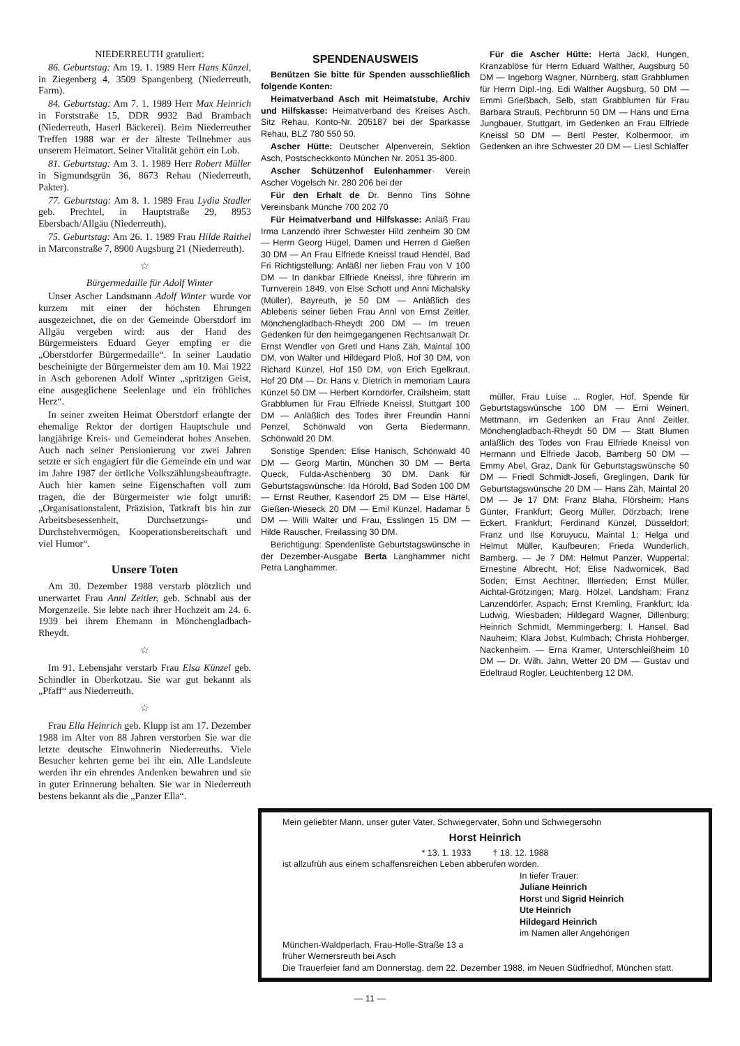NIEDERREUTH gratuliert:
86. Geburtstag: Am 19. 1. 1989 Herr Hans Künzel, in Ziegenberg 4, 3509 Spangenberg (Niederreuth, Farm).
84. Geburtstag: Am 7. 1. 1989 Herr Max Heinrich in Forststraße 15, DDR 9932 Bad Brambach (Niederreuth, Haserl Bäckerei). Beim Niederreuther Treffen 1988 war er der älteste Teilnehmer aus unserem Heimatort. Seiner Vitalität gehört ein Lob.
81. Geburtstag: Am 3. 1. 1989 Herr Robert Müller in Sigmundsgrün 36, 8673 Rehau (Niederreuth, Pakter).
77. Geburtstag: Am 8. 1. 1989 Frau Lydia Stadler geb. Prechtel, in Hauptstraße 29, 8953 Ebersbach/Allgäu (Niederreuth).
75. Geburtstag: Am 26. 1. 1989 Frau Hilde Raithel in Marconstraße 7, 8900 Augsburg 21 (Niederreuth).
☆
Bürgermedaille für Adolf Winter
Unser Ascher Landsmann Adolf Winter wurde vor kurzem mit einer der höchsten Ehrungen ausgezeichnet, die on der Gemeinde Oberstdorf im Allgäu vergeben wird: aus der Hand des Bürgermeisters Eduard Geyer empfing er die „Oberstdorfer Bürgermedaille“. In seiner Laudatio bescheinigte der Bürgermeister dem am 10. Mai 1922 in Asch geborenen Adolf Winter „spritzigen Geist, eine ausgeglichene Seelenlage und ein fröhliches Herz“.
In seiner zweiten Heimat Oberstdorf erlangte der ehemalige Rektor der dortigen Hauptschule und langjährige Kreis- und Gemeinderat hohes Ansehen. Auch nach seiner Pensionierung vor zwei Jahren setzte er sich engagiert für die Gemeinde ein und war im Jahre 1987 der örtliche Volkszählungsbeauftragte. Auch hier kamen seine Eigenschaften voll zum tragen, die der Bürgermeister wie folgt umriß: „Organisationstalent, Präzision, Tatkraft bis hin zur Arbeitsbesessenheit, Durchsetzungs- und Durchstehvermögen, Kooperationsbereitschaft und viel Humor“.
Unsere Toten
Am 30. Dezember 1988 verstarb plötzlich und unerwartet Frau Annl Zeitler, geb. Schnabl aus der Morgenzeile. Sie lebte nach ihrer Hochzeit am 24. 6. 1939 bei ihrem Ehemann in Mönchengladbach-Rheydt.
☆
Im 91. Lebensjahr verstarb Frau Elsa Künzel geb. Schindler in Oberkotzau. Sie war gut bekannt als „Pfaff“ aus Niederreuth.
☆
Frau Ella Heinrich geb. Klupp ist am 17. Dezember 1988 im Alter von 88 Jahren verstorben Sie war die letzte deutsche Einwohnerin Niederreuths. Viele Besucher kehrten gerne bei ihr ein. Alle Landsleute werden ihr ein ehrendes Andenken bewahren und sie in guter Erinnerung behalten. Sie war in Niederreuth bestens bekannt als die „Panzer Ella“.
SPENDENAUSWEIS
Benützen Sie bitte für Spenden ausschließlich folgende Konten:
Heimatverband Asch mit Heimatstube, Archiv und Hilfskasse: Heimatverband des Kreises Asch, Sitz Rehau, Konto-Nr. 205187 bei der Sparkasse Rehau, BLZ 780 550 50.
Ascher Hütte: Deutscher Alpenverein, Sektion Asch, Postscheckkonto München Nr. 2051 35-800.
Ascher Schützenhof Eulenhammer· Verein Ascher Vogelsch Nr. 280 206 bei der
Für den Erhalt de Dr. Benno Tins Söhne Vereinsbank Münche 700 202 70
Für Heimatverband und Hilfskasse: Anläß Frau Irma Lanzendö ihrer Schwester Hild zenheim 30 DM — Herrn Georg Hügel, Damen und Herren d Gießen 30 DM — An Frau Elfriede Kneissl traud Hendel, Bad Fri Richtigstellung: Anläßl ner lieben Frau von V 100 DM — In dankbar Elfriede Kneissl, ihre führerin im Turnverein 1849, von Else Schott und Anni Michalsky (Müller), Bayreuth, je 50 DM — Anläßlich des Ablebens seiner lieben Frau Annl von Ernst Zeitler, Mönchengladbach-Rheydt 200 DM — Im treuen Gedenken für den heimgegangenen Rechtsanwalt Dr. Ernst Wendler von Gretl und Hans Zäh, Maintal 100 DM, von Walter und Hildegard Ploß, Hof 30 DM, von Richard Künzel, Hof 150 DM, von Erich Egelkraut, Hof 20 DM — Dr. Hans v. Dietrich in memoriam Laura Künzel 50 DM — Herbert Korndörfer, Crailsheim, statt Grabblumen für Frau Elfriede Kneissl, Stuttgart 100 DM — Anläßlich des Todes ihrer Freundin Hanni Penzel, Schönwald von Gerta Biedermann, Schönwald 20 DM.
Sonstige Spenden: Elise Hanisch, Schönwald 40 DM — Georg Martin, München 30 DM — Berta Queck, Fulda-Aschenberg 30 DM. Dank für Geburtstagswünsche: Ida Hörold, Bad Soden 100 DM — Ernst Reuther, Kasendorf 25 DM — Else Härtel, Gießen-Wieseck 20 DM — Emil Künzel, Hadamar 5 DM — Willi Walter und Frau, Esslingen 15 DM — Hilde Rauscher, Freilassing 30 DM.
Berichtigung: Spendenliste Geburtstagswünsche in der Dezember-Ausgabe Berta Langhammer nicht Petra Langhammer.
Für die Ascher Hütte: Herta Jackl, Hungen, Kranzablöse für Herrn Eduard Walther, Augsburg 50 DM — Ingeborg Wagner, Nürnberg, statt Grabblumen für Herrn Dipl.-Ing. Edi Walther Augsburg, 50 DM — Emmi Grießbach, Selb, statt Grabblumen für Frau Barbara Strauß, Pechbrunn 50 DM — Hans und Erna Jungbauer, Stuttgart, im Gedenken an Frau Elfriede Kneissl 50 DM — Bertl Pester, Kolbermoor, im Gedenken an ihre Schwester 20 DM — Liesl Schlaffer
müller, Frau Luise ... Rogler, Hof, Spende für Geburtstagswünsche 100 DM — Erni Weinert, Mettmann, im Gedenken an Frau Annl Zeitler, Mönchengladbach-Rheydt 50 DM — Statt Blumen anläßlich des Todes von Frau Elfriede Kneissl von Hermann und Elfriede Jacob, Bamberg 50 DM — Emmy Abel, Graz, Dank für Geburtstagswünsche 50 DM — Friedl Schmidt-Josefi, Greglingen, Dank für Geburtstagswünsche 20 DM — Hans Zäh, Maintal 20 DM — Je 17 DM: Franz Blaha, Flörsheim; Hans Günter, Frankfurt; Georg Müller, Dörzbach; Irene Eckert, Frankfurt; Ferdinand Künzel, Düsseldorf; Franz und Ilse Koruyucu, Maintal 1; Helga und Helmut Müller, Kaufbeuren; Frieda Wunderlich, Bamberg. — Je 7 DM: Helmut Panzer, Wuppertal; Ernestine Albrecht, Hof; Elise Nadwornicek, Bad Soden; Ernst Aechtner, Illerrieden; Ernst Müller, Aichtal-Grötzingen; Marg. Hölzel, Landsham; Franz Lanzendörfer, Aspach; Ernst Kremling, Frankfurt; Ida Ludwig, Wiesbaden; Hildegard Wagner, Dillenburg; Heinrich Schmidt, Memmingerberg; I. Hansel, Bad Nauheim; Klara Jobst, Kulmbach; Christa Hohberger, Nackenheim. — Erna Kramer, Unterschleißheim 10 DM — Dr. Wilh. Jahn, Wetter 20 DM — Gustav und Edeltraud Rogler, Leuchtenberg 12 DM.
Mein geliebter Mann, unser guter Vater, Schwiegervater, Sohn und Schwiegersohn
Horst Heinrich
* 13. 1. 1933 † 18. 12. 1988
ist allzufrüh aus einem schaffensreichen Leben abberufen worden.
In tiefer Trauer:
Juliane Heinrich
Horst und Sigrid Heinrich
Ute Heinrich
Hildegard Heinrich
im Namen aller Angehörigen
München-Waldperlach, Frau-Holle-Straße 13 a
früher Wernersreuth bei Asch
Die Trauerfeier fand am Donnerstag, dem 22. Dezember 1988, im Neuen Südfriedhof, München statt.
— 11 —